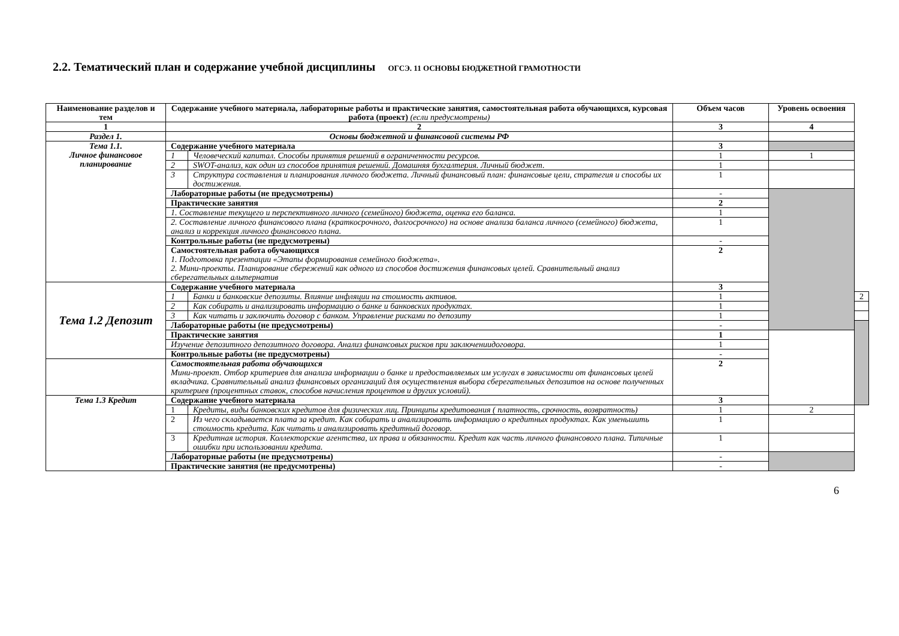2.2. Тематический план и содержание учебной дисциплины ОГСЭ. 11 ОСНОВЫ БЮДЖЕТНОЙ ГРАМОТНОСТИ
| Наименование разделов и тем | Содержание учебного материала, лабораторные работы и практические занятия, самостоятельная работа обучающихся, курсовая работа (проект) (если предусмотрены) | | Объем часов | Уровень освоения | |
| --- | --- | --- | --- | --- | --- |
| 1 | 2 | | 3 | 4 | |
| Раздел 1. | Основы бюджетной и финансовой системы РФ | | | | |
| Тема 1.1. Личное финансовое планирование | Содержание учебного материала | | 3 | | |
| | 1 | Человеческий капитал. Способы принятия решений в ограниченности ресурсов. | 1 | 1 | |
| | 2 | SWOT-анализ, как один из способов принятия решений. Домашняя бухгалтерия. Личный бюджет. | 1 | | |
| | 3 | Структура составления и планирования личного бюджета. Личный финансовый план: финансовые цели, стратегия и способы их достижения. | 1 | | |
| | Лабораторные работы (не предусмотрены) | | - | | |
| | Практические занятия | | 2 | | |
| | 1. Составление текущего и перспективного личного (семейного) бюджета, оценка его баланса. | | 1 | | |
| | 2. Составление личного финансового плана (краткосрочного, долгосрочного) на основе анализа баланса личного (семейного) бюджета, анализ и коррекция личного финансового плана. | | 1 | | |
| | Контрольные работы (не предусмотрены) | | - | | |
| | Самостоятельная работа обучающихся 1. Подготовка презентации «Этапы формирования семейного бюджета». 2. Мини-проекты. Планирование сбережений как одного из способов достижения финансовых целей. Сравнительный анализ сберегательных альтернатив | | 2 | | |
| Тема 1.2 Депозит | Содержание учебного материала | | 3 | | |
| | 1 | Банки и банковские депозиты. Влияние инфляции на стоимость активов. | 1 | | 2 |
| | 2 | Как собирать и анализировать информацию о банке и банковских продуктах. | 1 | | |
| | 3 | Как читать и заключить договор с банком. Управление рисками по депозиту | 1 | | |
| | Лабораторные работы (не предусмотрены) | | - | | |
| | Практические занятия | | 1 | | |
| | Изучение депозитного депозитного договора. Анализ финансовых рисков при заключениидоговора. | | 1 | | |
| | Контрольные работы (не предусмотрены) | | - | | |
| | Самостоятельная работа обучающихся Мини-проект. Отбор критериев для анализа информации о банке и предоставляемых им услугах в зависимости от финансовых целей вкладчика. Сравнительный анализ финансовых организаций для осуществления выбора сберегательных депозитов на основе полученных критериев (процентных ставок, способов начисления процентов и других условий). | | 2 | | |
| Тема 1.3 Кредит | Содержание учебного материала | | 3 | | |
| | 1 | Кредиты, виды банковских кредитов для физических лиц. Принципы кредитования ( платность, срочность, возвратность) | 1 | 2 | |
| | 2 | Из чего складывается плата за кредит. Как собирать и анализировать информацию о кредитных продуктах. Как уменьшить стоимость кредита. Как читать и анализировать кредитный договор. | 1 | | |
| | 3 | Кредитная история. Коллекторские агентства, их права и обязанности. Кредит как часть личного финансового плана. Типичные ошибки при использовании кредита. | 1 | | |
| | Лабораторные работы (не предусмотрены) | | - | | |
| | Практические занятия (не предусмотрены) | | - | | |
6